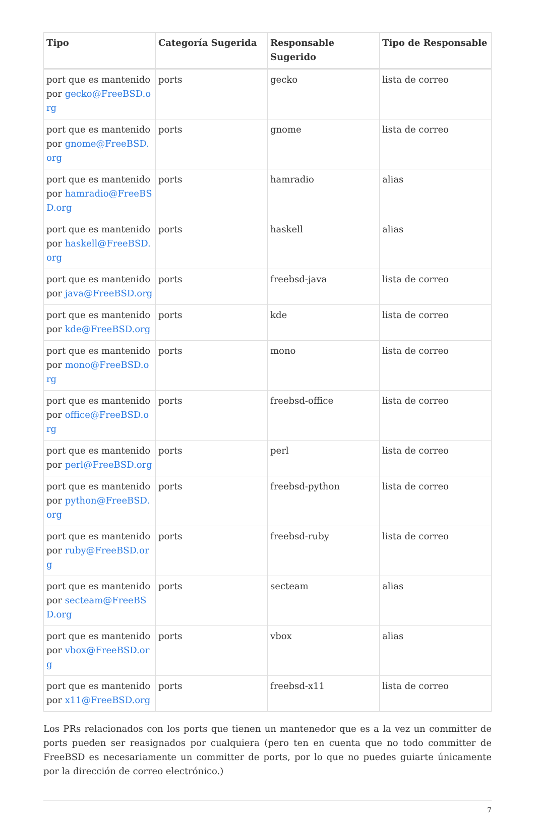| Tipo | Categoría Sugerida | Responsable Sugerido | Tipo de Responsable |
| --- | --- | --- | --- |
| port que es mantenido por gecko@FreeBSD.org | ports | gecko | lista de correo |
| port que es mantenido por gnome@FreeBSD.org | ports | gnome | lista de correo |
| port que es mantenido por hamradio@FreeBSD.org | ports | hamradio | alias |
| port que es mantenido por haskell@FreeBSD.org | ports | haskell | alias |
| port que es mantenido por java@FreeBSD.org | ports | freebsd-java | lista de correo |
| port que es mantenido por kde@FreeBSD.org | ports | kde | lista de correo |
| port que es mantenido por mono@FreeBSD.org | ports | mono | lista de correo |
| port que es mantenido por office@FreeBSD.org | ports | freebsd-office | lista de correo |
| port que es mantenido por perl@FreeBSD.org | ports | perl | lista de correo |
| port que es mantenido por python@FreeBSD.org | ports | freebsd-python | lista de correo |
| port que es mantenido por ruby@FreeBSD.org | ports | freebsd-ruby | lista de correo |
| port que es mantenido por secteam@FreeBSD.org | ports | secteam | alias |
| port que es mantenido por vbox@FreeBSD.org | ports | vbox | alias |
| port que es mantenido por x11@FreeBSD.org | ports | freebsd-x11 | lista de correo |
Los PRs relacionados con los ports que tienen un mantenedor que es a la vez un committer de ports pueden ser reasignados por cualquiera (pero ten en cuenta que no todo committer de FreeBSD es necesariamente un committer de ports, por lo que no puedes guiarte únicamente por la dirección de correo electrónico.)
7